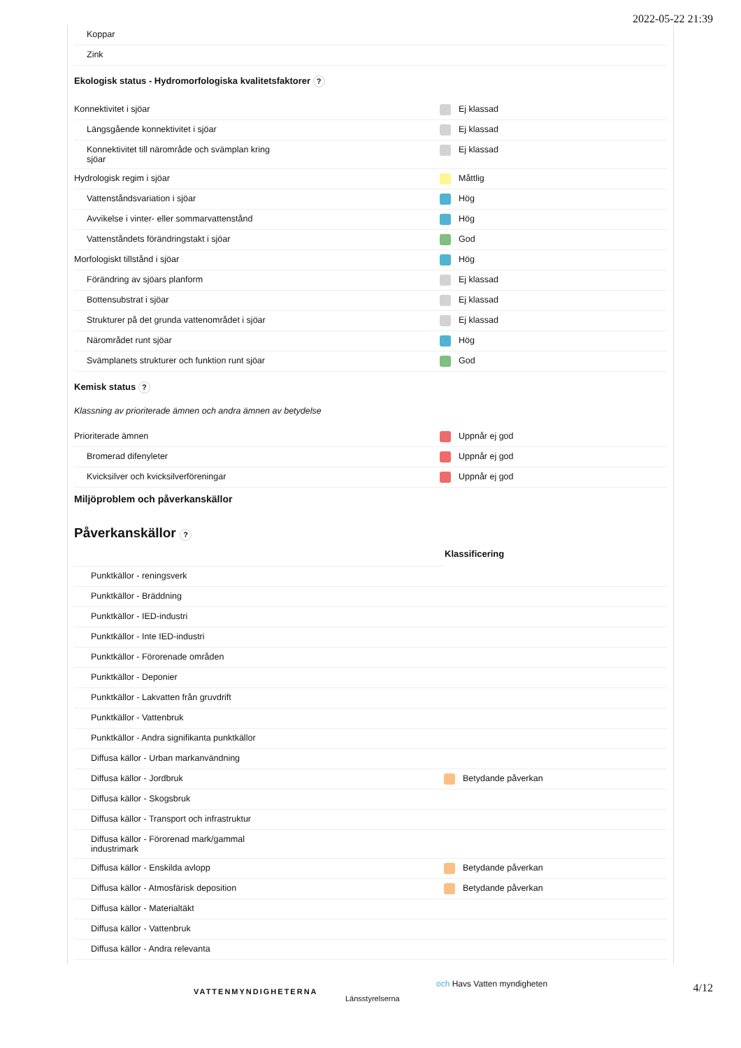2022-05-22 21:39
| Koppar |
| Zink |
Ekologisk status - Hydromorfologiska kvalitetsfaktorer ?
| Konnektivitet i sjöar | Ej klassad |
| Längsgående konnektivitet i sjöar | Ej klassad |
| Konnektivitet till närområde och svämplan kring sjöar | Ej klassad |
| Hydrologisk regim i sjöar | Måttlig |
| Vattenståndsvariation i sjöar | Hög |
| Avvikelse i vinter- eller sommarvattenstånd | Hög |
| Vattenståndets förändringstakt i sjöar | God |
| Morfologiskt tillstånd i sjöar | Hög |
| Förändring av sjöars planform | Ej klassad |
| Bottensubstrat i sjöar | Ej klassad |
| Strukturer på det grunda vattenområdet i sjöar | Ej klassad |
| Närområdet runt sjöar | Hög |
| Svämplanets strukturer och funktion runt sjöar | God |
Kemisk status ?
Klassning av prioriterade ämnen och andra ämnen av betydelse
| Prioriterade ämnen | Uppnår ej god |
| Bromerad difenyleter | Uppnår ej god |
| Kvicksilver och kvicksilverföreningar | Uppnår ej god |
Miljöproblem och påverkanskällor
Påverkanskällor ?
| | Klassificering |
| Punktkällor - reningsverk | |
| Punktkällor - Bräddning | |
| Punktkällor - IED-industri | |
| Punktkällor - Inte IED-industri | |
| Punktkällor - Förorenade områden | |
| Punktkällor - Deponier | |
| Punktkällor - Lakvatten från gruvdrift | |
| Punktkällor - Vattenbruk | |
| Punktkällor - Andra signifikanta punktkällor | |
| Diffusa källor - Urban markanvändning | |
| Diffusa källor - Jordbruk | Betydande påverkan |
| Diffusa källor - Skogsbruk | |
| Diffusa källor - Transport och infrastruktur | |
| Diffusa källor - Förorenad mark/gammal industrimark | |
| Diffusa källor - Enskilda avlopp | Betydande påverkan |
| Diffusa källor - Atmosfärisk deposition | Betydande påverkan |
| Diffusa källor - Materialtäkt | |
| Diffusa källor - Vattenbruk | |
| Diffusa källor - Andra relevanta | |
VATTENMYNDIGHETERNA
Länsstyrelserna
och Havs Vatten myndigheten
4/12